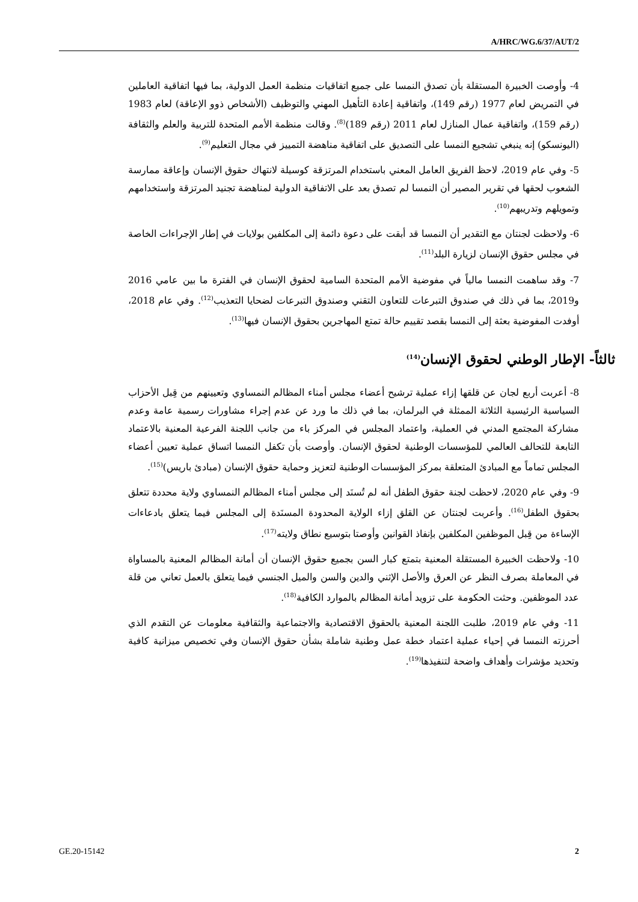A/HRC/WG.6/37/AUT/2
4- وأوصت الخبيرة المستقلة بأن تصدق النمسا على جميع اتفاقيات منظمة العمل الدولية، بما فيها اتفاقية العاملين في التمريض لعام 1977 (رقم 149)، واتفاقية إعادة التأهيل المهني والتوظيف (الأشخاص ذوو الإعاقة) لعام 1983 (رقم 159)، واتفاقية عمال المنازل لعام 2011 (رقم 189)<sup>(8)</sup>. وقالت منظمة الأمم المتحدة للتربية والعلم والثقافة (اليونسكو) إنه ينبغي تشجيع النمسا على التصديق على اتفاقية مناهضة التمييز في مجال التعليم<sup>(9)</sup>.
5- وفي عام 2019، لاحظ الفريق العامل المعني باستخدام المرتزقة كوسيلة لانتهاك حقوق الإنسان وإعاقة ممارسة الشعوب لحقها في تقرير المصير أن النمسا لم تصدق بعد على الاتفاقية الدولية لمناهضة تجنيد المرتزقة واستخدامهم وتمويلهم وتدريبهم<sup>(10)</sup>.
6- ولاحظت لجنتان مع التقدير أن النمسا قد أبقت على دعوة دائمة إلى المكلفين بولايات في إطار الإجراءات الخاصة في مجلس حقوق الإنسان لزيارة البلد<sup>(11)</sup>.
7- وقد ساهمت النمسا مالياً في مفوضية الأمم المتحدة السامية لحقوق الإنسان في الفترة ما بين عامي 2016 و2019، بما في ذلك في صندوق التبرعات للتعاون التقني وصندوق التبرعات لضحايا التعذيب<sup>(12)</sup>. وفي عام 2018، أوفدت المفوضية بعثة إلى النمسا بقصد تقييم حالة تمتع المهاجرين بحقوق الإنسان فيها<sup>(13)</sup>.
ثالثاً- الإطار الوطني لحقوق الإنسان<sup>(14)</sup>
8- أعربت أربع لجان عن قلقها إزاء عملية ترشيح أعضاء مجلس أمناء المظالم النمساوي وتعيينهم من قِبل الأحزاب السياسية الرئيسية الثلاثة الممثلة في البرلمان، بما في ذلك ما ورد عن عدم إجراء مشاورات رسمية عامة وعدم مشاركة المجتمع المدني في العملية، واعتماد المجلس في المركز باء من جانب اللجنة الفرعية المعنية بالاعتماد التابعة للتحالف العالمي للمؤسسات الوطنية لحقوق الإنسان. وأوصت بأن تكفل النمسا اتساق عملية تعيين أعضاء المجلس تماماً مع المبادئ المتعلقة بمركز المؤسسات الوطنية لتعزيز وحماية حقوق الإنسان (مبادئ باريس)<sup>(15)</sup>.
9- وفي عام 2020، لاحظت لجنة حقوق الطفل أنه لم تُسنَد إلى مجلس أمناء المظالم النمساوي ولاية محددة تتعلق بحقوق الطفل<sup>(16)</sup>. وأعربت لجنتان عن القلق إزاء الولاية المحدودة المسنَدة إلى المجلس فيما يتعلق بادعاءات الإساءة من قِبل الموظفين المكلفين بإنفاذ القوانين وأوصتا بتوسيع نطاق ولايته<sup>(17)</sup>.
10- ولاحظت الخبيرة المستقلة المعنية بتمتع كبار السن بجميع حقوق الإنسان أن أمانة المظالم المعنية بالمساواة في المعاملة بصرف النظر عن العرق والأصل الإثني والدين والسن والميل الجنسي فيما يتعلق بالعمل تعاني من قلة عدد الموظفين. وحثت الحكومة على تزويد أمانة المظالم بالموارد الكافية<sup>(18)</sup>.
11- وفي عام 2019، طلبت اللجنة المعنية بالحقوق الاقتصادية والاجتماعية والثقافية معلومات عن التقدم الذي أحرزته النمسا في إحياء عملية اعتماد خطة عمل وطنية شاملة بشأن حقوق الإنسان وفي تخصيص ميزانية كافية وتحديد مؤشرات وأهداف واضحة لتنفيذها<sup>(19)</sup>.
GE.20-15142 2